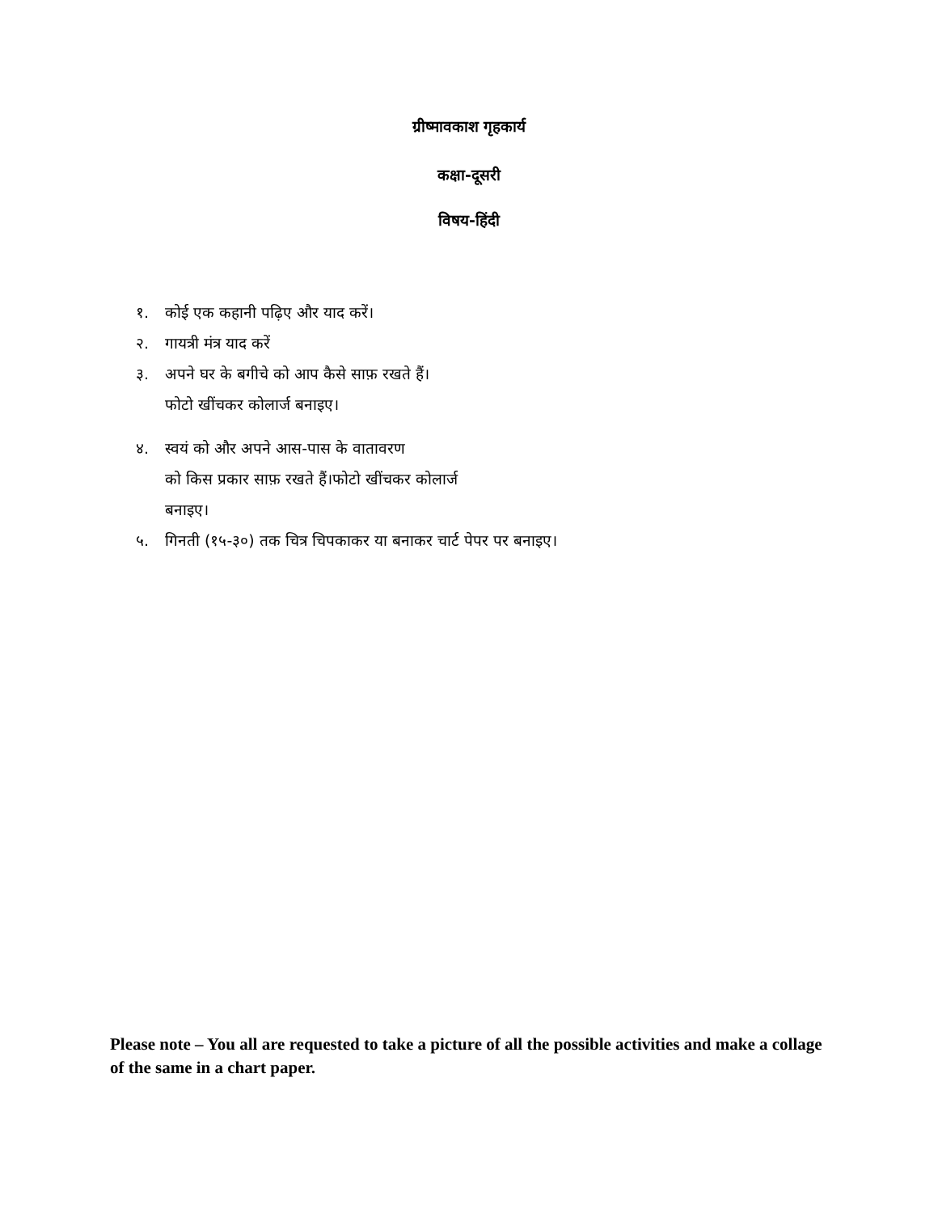ग्रीष्मावकाश गृहकार्य
कक्षा-दूसरी
विषय-हिंदी
१. कोई एक कहानी पढ़िए और याद करें।
२. गायत्री मंत्र याद करें
३. अपने घर के बगीचे को आप कैसे साफ़ रखते हैं।
फोटो खींचकर कोलार्ज बनाइए।
४. स्वयं को और अपने आस-पास के वातावरण
को किस प्रकार साफ़ रखते हैं।फोटो खींचकर कोलार्ज
बनाइए।
५. गिनती (१५-३०) तक चित्र चिपकाकर या बनाकर चार्ट पेपर पर बनाइए।
Please note – You all are requested to take a picture of all the possible activities and make a collage of the same in a chart paper.